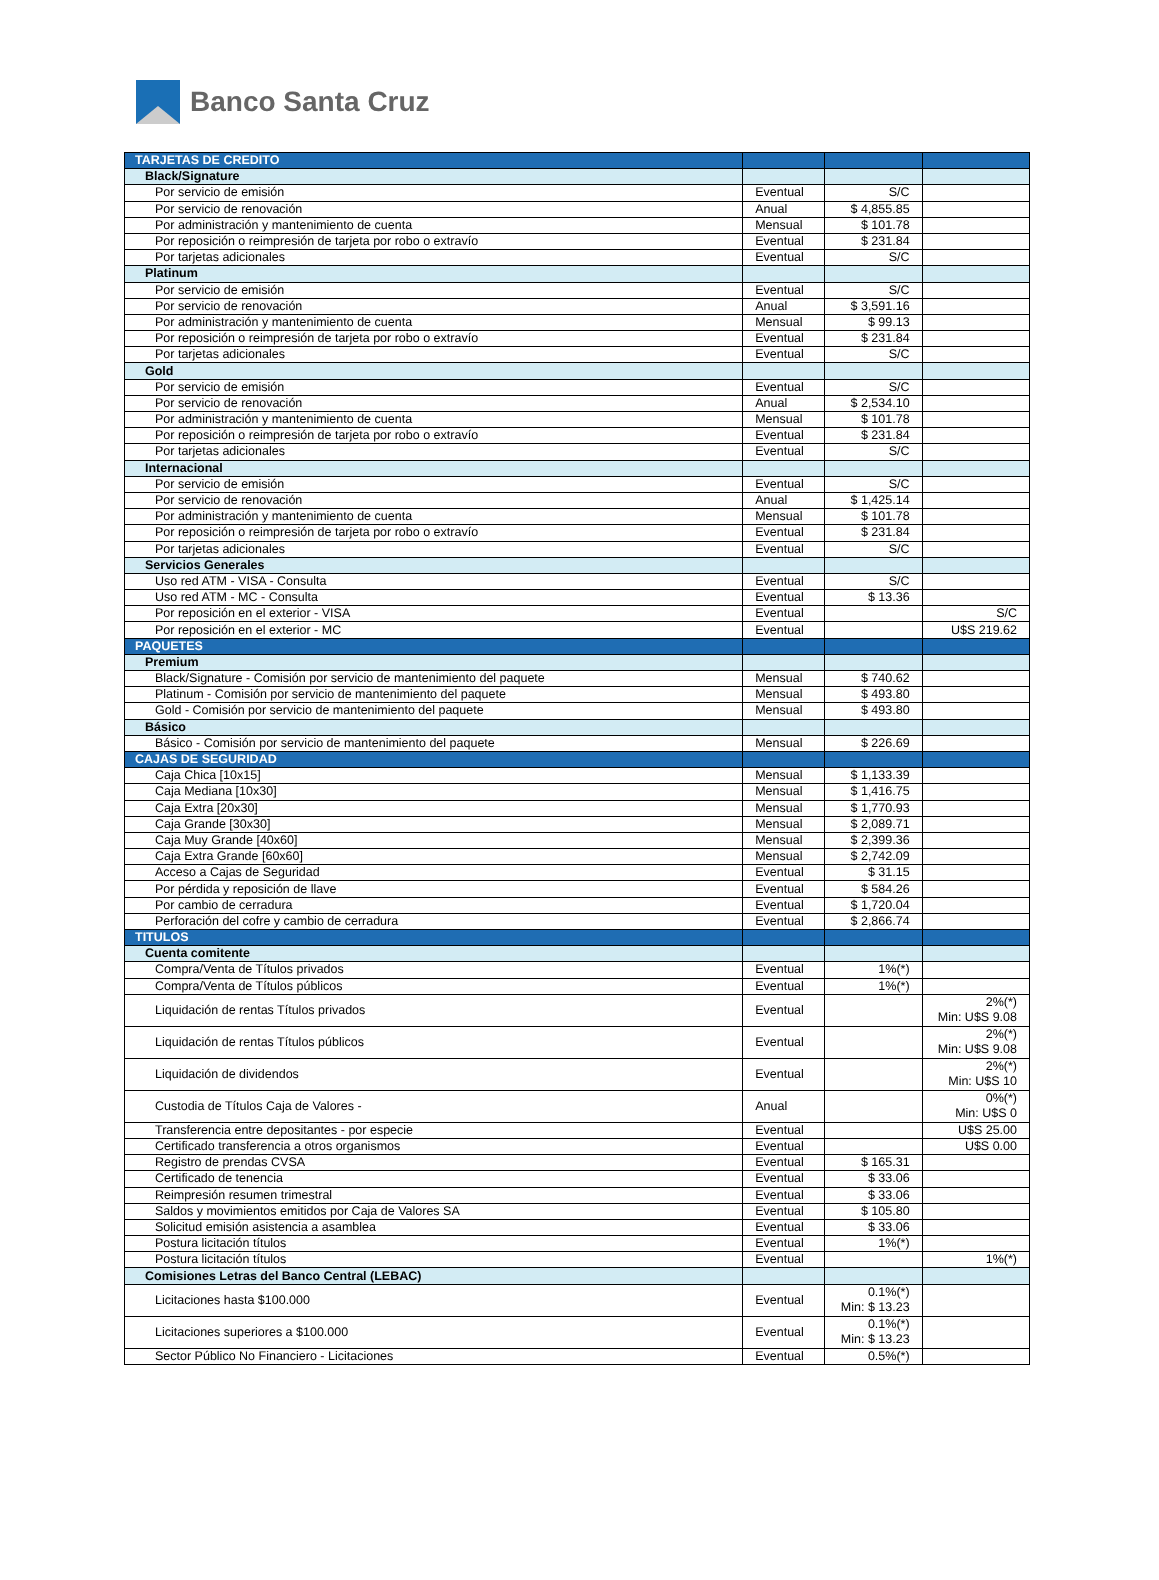Banco Santa Cruz
| TARJETAS DE CREDITO | | | |
| Black/Signature | | | |
| Por servicio de emisión | Eventual | S/C | |
| Por servicio de renovación | Anual | $ 4,855.85 | |
| Por administración y mantenimiento de cuenta | Mensual | $ 101.78 | |
| Por reposición o reimpresión de tarjeta por robo o extravío | Eventual | $ 231.84 | |
| Por tarjetas adicionales | Eventual | S/C | |
| Platinum | | | |
| Por servicio de emisión | Eventual | S/C | |
| Por servicio de renovación | Anual | $ 3,591.16 | |
| Por administración y mantenimiento de cuenta | Mensual | $ 99.13 | |
| Por reposición o reimpresión de tarjeta por robo o extravío | Eventual | $ 231.84 | |
| Por tarjetas adicionales | Eventual | S/C | |
| Gold | | | |
| Por servicio de emisión | Eventual | S/C | |
| Por servicio de renovación | Anual | $ 2,534.10 | |
| Por administración y mantenimiento de cuenta | Mensual | $ 101.78 | |
| Por reposición o reimpresión de tarjeta por robo o extravío | Eventual | $ 231.84 | |
| Por tarjetas adicionales | Eventual | S/C | |
| Internacional | | | |
| Por servicio de emisión | Eventual | S/C | |
| Por servicio de renovación | Anual | $ 1,425.14 | |
| Por administración y mantenimiento de cuenta | Mensual | $ 101.78 | |
| Por reposición o reimpresión de tarjeta por robo o extravío | Eventual | $ 231.84 | |
| Por tarjetas adicionales | Eventual | S/C | |
| Servicios Generales | | | |
| Uso red ATM - VISA - Consulta | Eventual | S/C | |
| Uso red ATM - MC - Consulta | Eventual | $ 13.36 | |
| Por reposición en el exterior - VISA | Eventual | | S/C |
| Por reposición en el exterior - MC | Eventual | | U$S 219.62 |
| PAQUETES | | | |
| Premium | | | |
| Black/Signature - Comisión por servicio de mantenimiento del paquete | Mensual | $ 740.62 | |
| Platinum - Comisión por servicio de mantenimiento del paquete | Mensual | $ 493.80 | |
| Gold - Comisión por servicio de mantenimiento del paquete | Mensual | $ 493.80 | |
| Básico | | | |
| Básico - Comisión por servicio de mantenimiento del paquete | Mensual | $ 226.69 | |
| CAJAS DE SEGURIDAD | | | |
| Caja Chica [10x15] | Mensual | $ 1,133.39 | |
| Caja Mediana [10x30] | Mensual | $ 1,416.75 | |
| Caja Extra [20x30] | Mensual | $ 1,770.93 | |
| Caja Grande [30x30] | Mensual | $ 2,089.71 | |
| Caja Muy Grande [40x60] | Mensual | $ 2,399.36 | |
| Caja Extra Grande [60x60] | Mensual | $ 2,742.09 | |
| Acceso a Cajas de Seguridad | Eventual | $ 31.15 | |
| Por pérdida y reposición de llave | Eventual | $ 584.26 | |
| Por cambio de cerradura | Eventual | $ 1,720.04 | |
| Perforación del cofre y cambio de cerradura | Eventual | $ 2,866.74 | |
| TITULOS | | | |
| Cuenta comitente | | | |
| Compra/Venta de Títulos privados | Eventual | 1%(*) | |
| Compra/Venta de Títulos públicos | Eventual | 1%(*) | |
| Liquidación de rentas Títulos privados | Eventual | | 2%(*) Min: U$S 9.08 |
| Liquidación de rentas Títulos públicos | Eventual | | 2%(*) Min: U$S 9.08 |
| Liquidación de dividendos | Eventual | | 2%(*) Min: U$S 10 |
| Custodia de Títulos Caja de Valores - | Anual | | 0%(*) Min: U$S 0 |
| Transferencia entre depositantes - por especie | Eventual | | U$S 25.00 |
| Certificado transferencia a otros organismos | Eventual | | U$S 0.00 |
| Registro de prendas CVSA | Eventual | $ 165.31 | |
| Certificado de tenencia | Eventual | $ 33.06 | |
| Reimpresión resumen trimestral | Eventual | $ 33.06 | |
| Saldos y movimientos emitidos por Caja de Valores SA | Eventual | $ 105.80 | |
| Solicitud emisión asistencia a asamblea | Eventual | $ 33.06 | |
| Postura licitación títulos | Eventual | 1%(*) | |
| Postura licitación títulos | Eventual | | 1%(*) |
| Comisiones Letras del Banco Central (LEBAC) | | | |
| Licitaciones hasta $100.000 | Eventual | 0.1%(*) Min: $ 13.23 | |
| Licitaciones superiores a $100.000 | Eventual | 0.1%(*) Min: $ 13.23 | |
| Sector Público No Financiero - Licitaciones | Eventual | 0.5%(*) | |